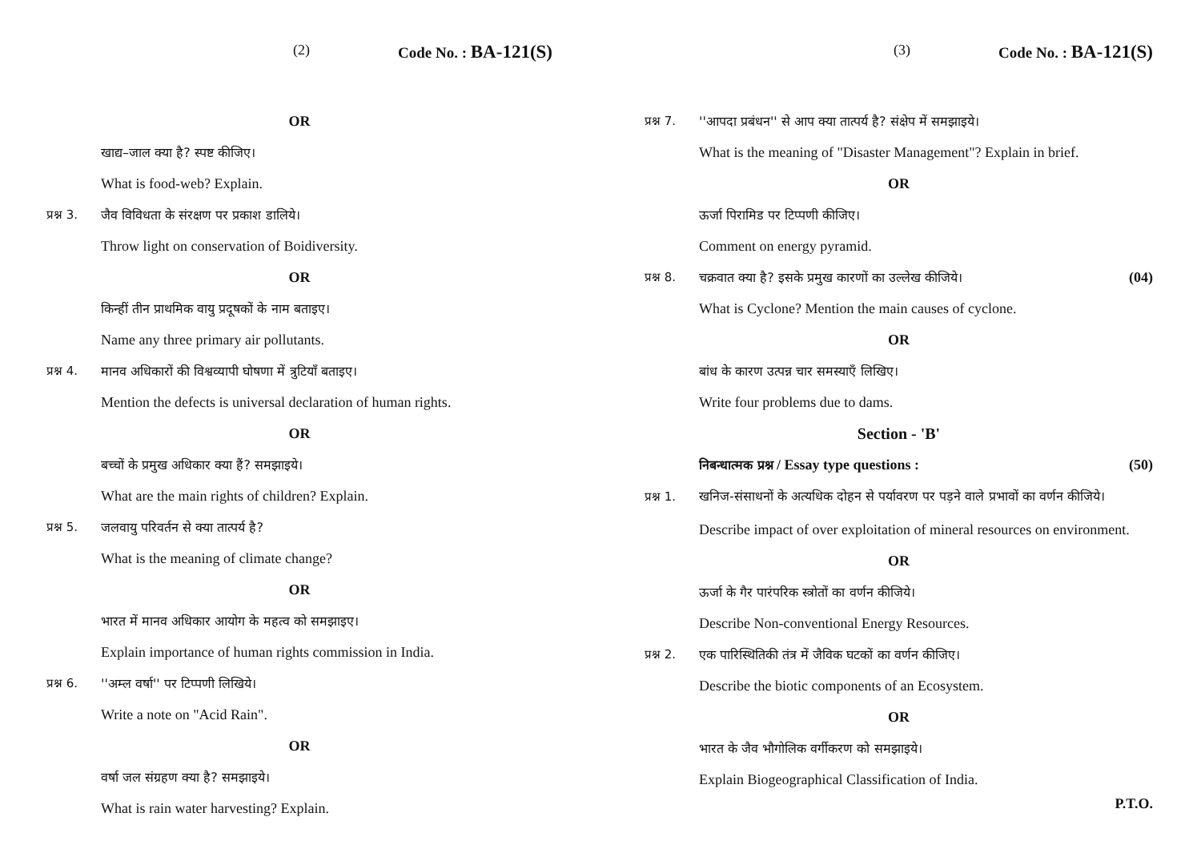(2) Code No. : BA-121(S)
OR
खाद्य–जाल क्या है? स्पष्ट कीजिए।
What is food-web? Explain.
प्रश्न 3. जैव विविधता के संरक्षण पर प्रकाश डालिये।
Throw light on conservation of Boidiversity.
OR
किन्हीं तीन प्राथमिक वायु प्रदूषकों के नाम बताइए।
Name any three primary air pollutants.
प्रश्न 4. मानव अधिकारों की विश्वव्यापी घोषणा में त्रुटियाँ बताइए।
Mention the defects is universal declaration of human rights.
OR
बच्चों के प्रमुख अधिकार क्या हैं? समझाइये।
What are the main rights of children? Explain.
प्रश्न 5. जलवायु परिवर्तन से क्या तात्पर्य है?
What is the meaning of climate change?
OR
भारत में मानव अधिकार आयोग के महत्व को समझाइए।
Explain importance of human rights commission in India.
प्रश्न 6. ''अम्ल वर्षा'' पर टिप्पणी लिखिये।
Write a note on "Acid Rain".
OR
वर्षा जल संग्रहण क्या है? समझाइये।
What is rain water harvesting? Explain.
(3) Code No. : BA-121(S)
प्रश्न 7. ''आपदा प्रबंधन'' से आप क्या तात्पर्य है? संक्षेप में समझाइये।
What is the meaning of "Disaster Management"? Explain in brief.
OR
ऊर्जा पिरामिड पर टिप्पणी कीजिए।
Comment on energy pyramid.
प्रश्न 8. चक्रवात क्या है? इसके प्रमुख कारणों का उल्लेख कीजिये। (04)
What is Cyclone? Mention the main causes of cyclone.
OR
बांध के कारण उत्पन्न चार समस्याएँ लिखिए।
Write four problems due to dams.
Section - 'B'
निबन्धात्मक प्रश्न / Essay type questions : (50)
प्रश्न 1. खनिज-संसाधनों के अत्यधिक दोहन से पर्यावरण पर पड़ने वाले प्रभावों का वर्णन कीजिये।
Describe impact of over exploitation of mineral resources on environment.
OR
ऊर्जा के गैर पारंपरिक स्त्रोतों का वर्णन कीजिये।
Describe Non-conventional Energy Resources.
प्रश्न 2. एक पारिस्थितिकी तंत्र में जैविक घटकों का वर्णन कीजिए।
Describe the biotic components of an Ecosystem.
OR
भारत के जैव भौगोलिक वर्गीकरण को समझाइये।
Explain Biogeographical Classification of India.
P.T.O.